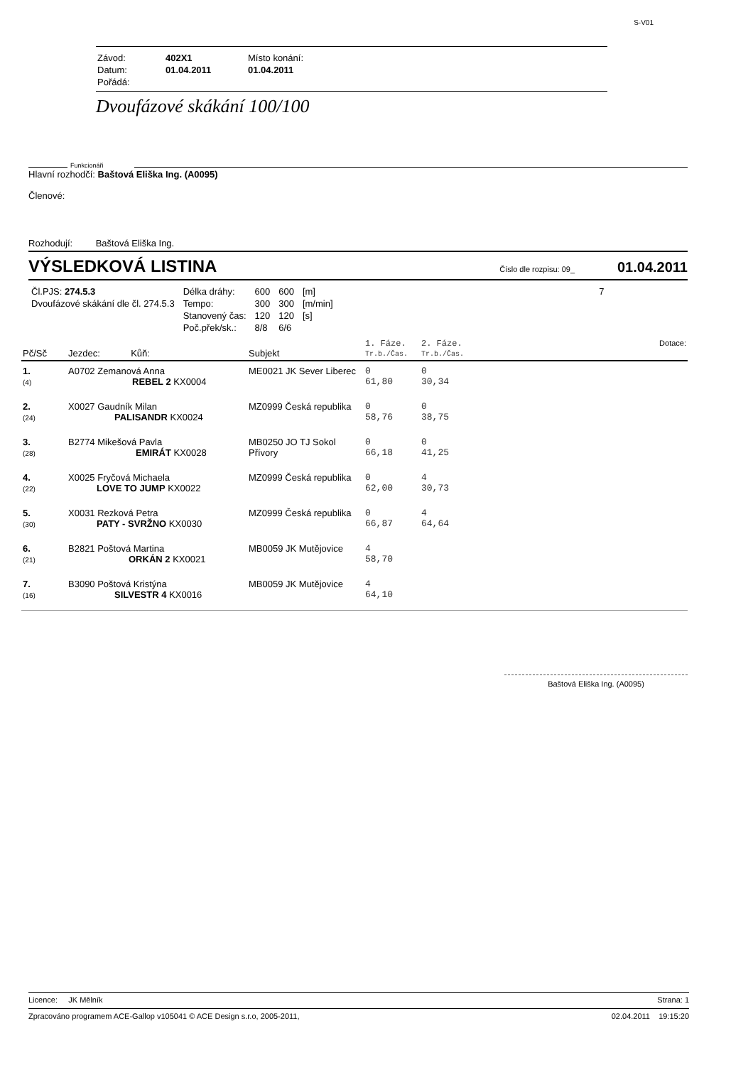S-V01
| Závod: | 402X1 | Místo konání: |
| Datum: | 01.04.2011 | 01.04.2011 |
| Pořádá: | | |
Dvoufázové skákání 100/100
Funkcionáři
Hlavní rozhodčí: Baštová Eliška Ing. (A0095)
Členové:
Rozhodují: Baštová Eliška Ing.
VÝSLEDKOVÁ LISTINA
Číslo dle rozpisu: 09_ 01.04.2011
| Čl.PJS: 274.5.3 | Délka dráhy: | 600 | 600 | [m] | 7 |
| Dvoufázové skákání dle čl. 274.5.3 | Tempo: | 300 | 300 | [m/min] | |
| | Stanovený čas: | 120 | 120 | [s] | |
| | Poč.přek/sk.: | 8/8 | 6/6 | | |
| Pč/Sč | Jezdec: Kůň: | Subjekt | 1. Fáze. Tr.b./Čas. | 2. Fáze. Tr.b./Čas. | Dotace: |
| --- | --- | --- | --- | --- | --- |
| 1. (4) | A0702 Zemanová Anna REBEL 2 KX0004 | ME0021 JK Sever Liberec | 0 61,80 | 0 30,34 | |
| 2. (24) | X0027 Gaudník Milan PALISANDR KX0024 | MZ0999 Česká republika | 0 58,76 | 0 38,75 | |
| 3. (28) | B2774 Mikešová Pavla EMIRÁT KX0028 | MB0250 JO TJ Sokol Přívory | 0 66,18 | 0 41,25 | |
| 4. (22) | X0025 Fryčová Michaela LOVE TO JUMP KX0022 | MZ0999 Česká republika | 0 62,00 | 4 30,73 | |
| 5. (30) | X0031 Rezková Petra PATY - SVRŽNO KX0030 | MZ0999 Česká republika | 0 66,87 | 4 64,64 | |
| 6. (21) | B2821 Poštová Martina ORKÁN 2 KX0021 | MB0059 JK Mutějovice | 4 58,70 | | |
| 7. (16) | B3090 Poštová Kristýna SILVESTR 4 KX0016 | MB0059 JK Mutějovice | 4 64,10 | | |
Baštová Eliška Ing. (A0095)
Licence: JK Mělník Strana: 1
Zpracováno programem ACE-Gallop v105041 © ACE Design s.r.o, 2005-2011, 02.04.2011 19:15:20